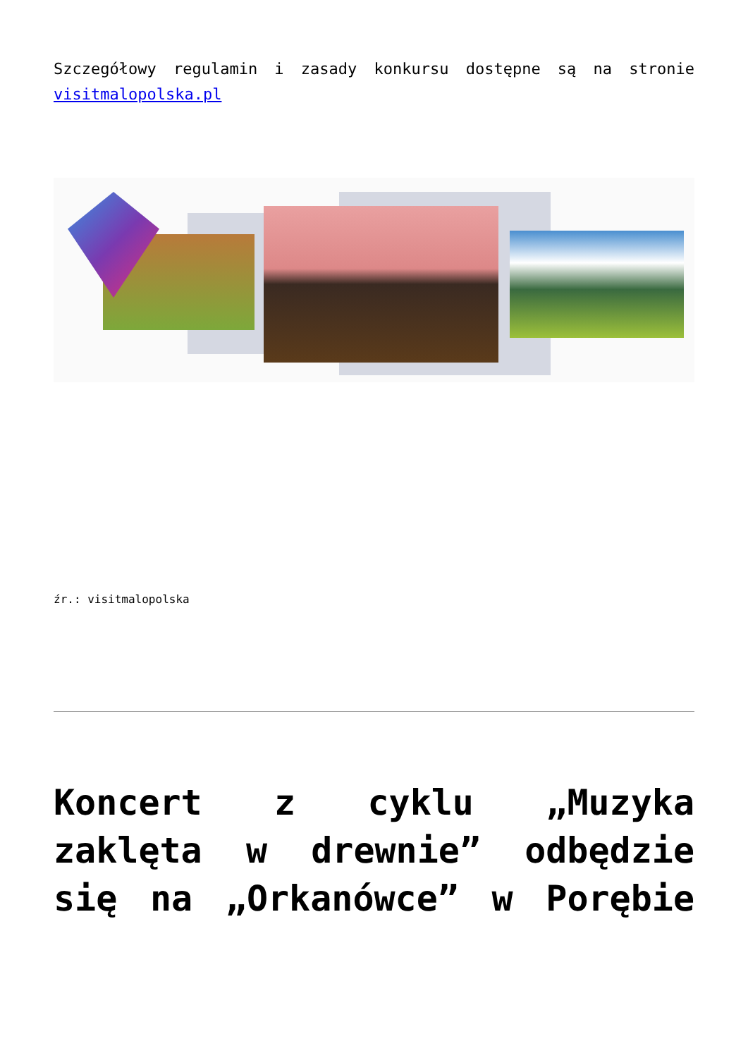Szczegółowy regulamin i zasady konkursu dostępne są na stronie visitmalopolska.pl
źr.: visitmalopolska
Koncert z cyklu „Muzyka zaklęta w drewnie” odbędzie się na „Orkanówce” w Porębie